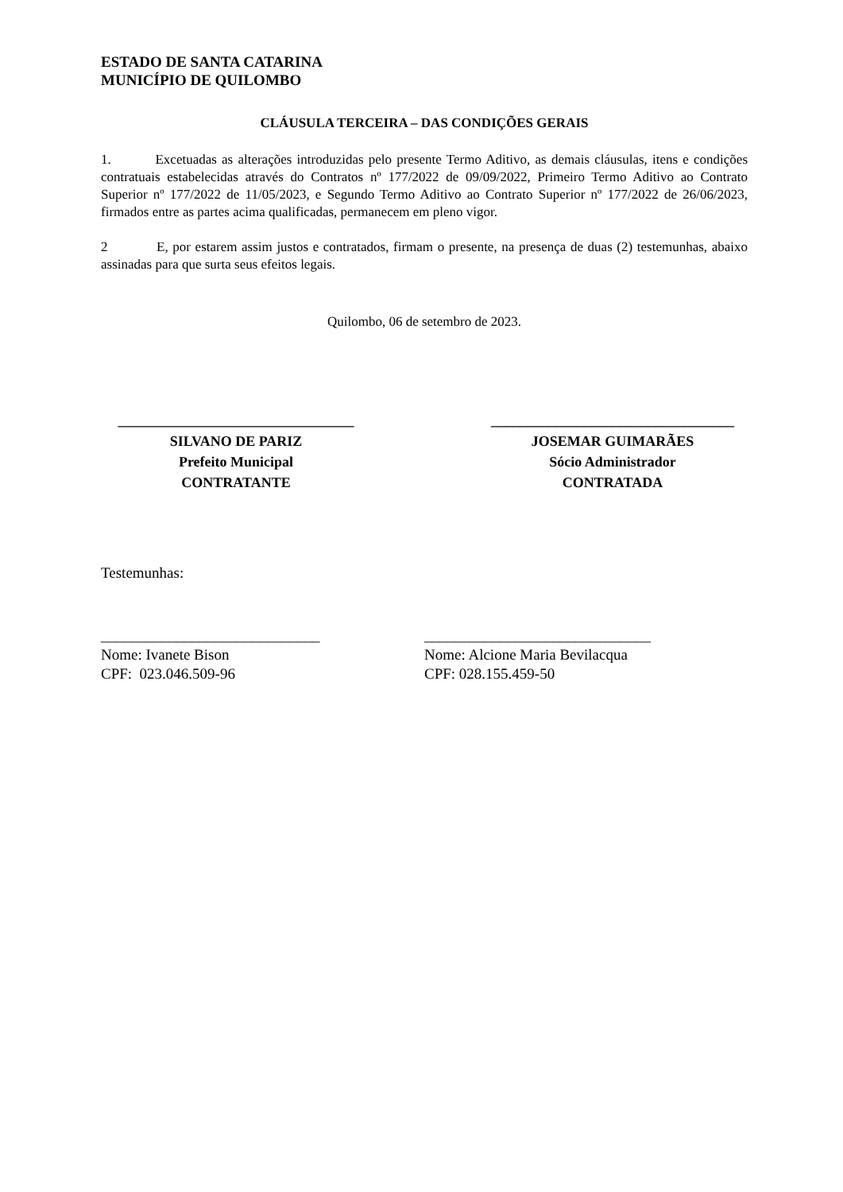ESTADO DE SANTA CATARINA
MUNICÍPIO DE QUILOMBO
CLÁUSULA TERCEIRA – DAS CONDIÇÕES GERAIS
1. Excetuadas as alterações introduzidas pelo presente Termo Aditivo, as demais cláusulas, itens e condições contratuais estabelecidas através do Contratos nº 177/2022 de 09/09/2022, Primeiro Termo Aditivo ao Contrato Superior nº 177/2022 de 11/05/2023, e Segundo Termo Aditivo ao Contrato Superior nº 177/2022 de 26/06/2023, firmados entre as partes acima qualificadas, permanecem em pleno vigor.
2 E, por estarem assim justos e contratados, firmam o presente, na presença de duas (2) testemunhas, abaixo assinadas para que surta seus efeitos legais.
Quilombo, 06 de setembro de 2023.
_________________________________
SILVANO DE PARIZ
Prefeito Municipal
CONTRATANTE
__________________________________
JOSEMAR GUIMARÃES
Sócio Administrador
CONTRATADA
Testemunhas:
_____________________________
Nome: Ivanete Bison
CPF: 023.046.509-96
______________________________
Nome: Alcione Maria Bevilacqua
CPF: 028.155.459-50